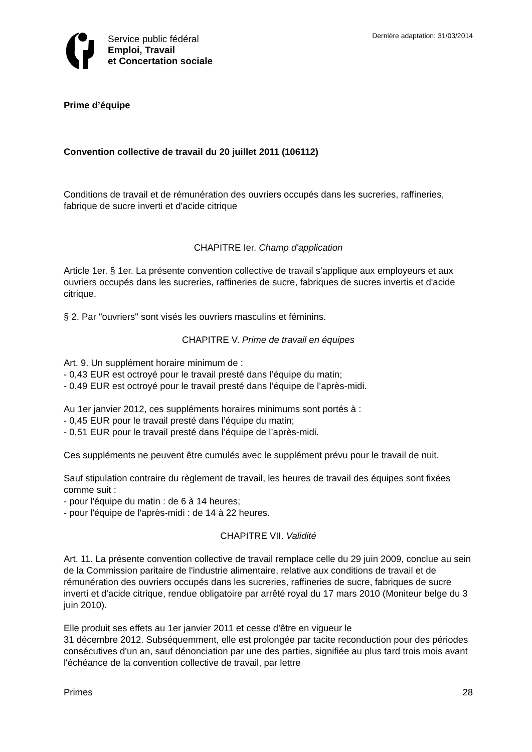Service public fédéral
Emploi, Travail
et Concertation sociale
Dernière adaptation: 31/03/2014
Prime d’équipe
Convention collective de travail du 20 juillet 2011 (106112)
Conditions de travail et de rémunération des ouvriers occupés dans les sucreries, raffineries, fabrique de sucre inverti et d'acide citrique
CHAPITRE Ier. Champ d'application
Article 1er. § 1er. La présente convention collective de travail s'applique aux employeurs et aux ouvriers occupés dans les sucreries, raffineries de sucre, fabriques de sucres invertis et d'acide citrique.
§ 2. Par "ouvriers" sont visés les ouvriers masculins et féminins.
CHAPITRE V. Prime de travail en équipes
Art. 9. Un supplément horaire minimum de :
- 0,43 EUR est octroyé pour le travail presté dans l’équipe du matin;
- 0,49 EUR est octroyé pour le travail presté dans l’équipe de l’après-midi.
Au 1er janvier 2012, ces suppléments horaires minimums sont portés à :
- 0,45 EUR pour le travail presté dans l’équipe du matin;
- 0,51 EUR pour le travail presté dans l’équipe de l’après-midi.
Ces suppléments ne peuvent être cumulés avec le supplément prévu pour le travail de nuit.
Sauf stipulation contraire du règlement de travail, les heures de travail des équipes sont fixées comme suit :
- pour l'équipe du matin : de 6 à 14 heures;
- pour l'équipe de l'après-midi : de 14 à 22 heures.
CHAPITRE VII. Validité
Art. 11. La présente convention collective de travail remplace celle du 29 juin 2009, conclue au sein de la Commission paritaire de l'industrie alimentaire, relative aux conditions de travail et de rémunération des ouvriers occupés dans les sucreries, raffineries de sucre, fabriques de sucre inverti et d'acide citrique, rendue obligatoire par arrêté royal du 17 mars 2010 (Moniteur belge du 3 juin 2010).
Elle produit ses effets au 1er janvier 2011 et cesse d'être en vigueur le
31 décembre 2012. Subséquemment, elle est prolongée par tacite reconduction pour des périodes consécutives d'un an, sauf dénonciation par une des parties, signifiée au plus tard trois mois avant l'échéance de la convention collective de travail, par lettre
Primes 28